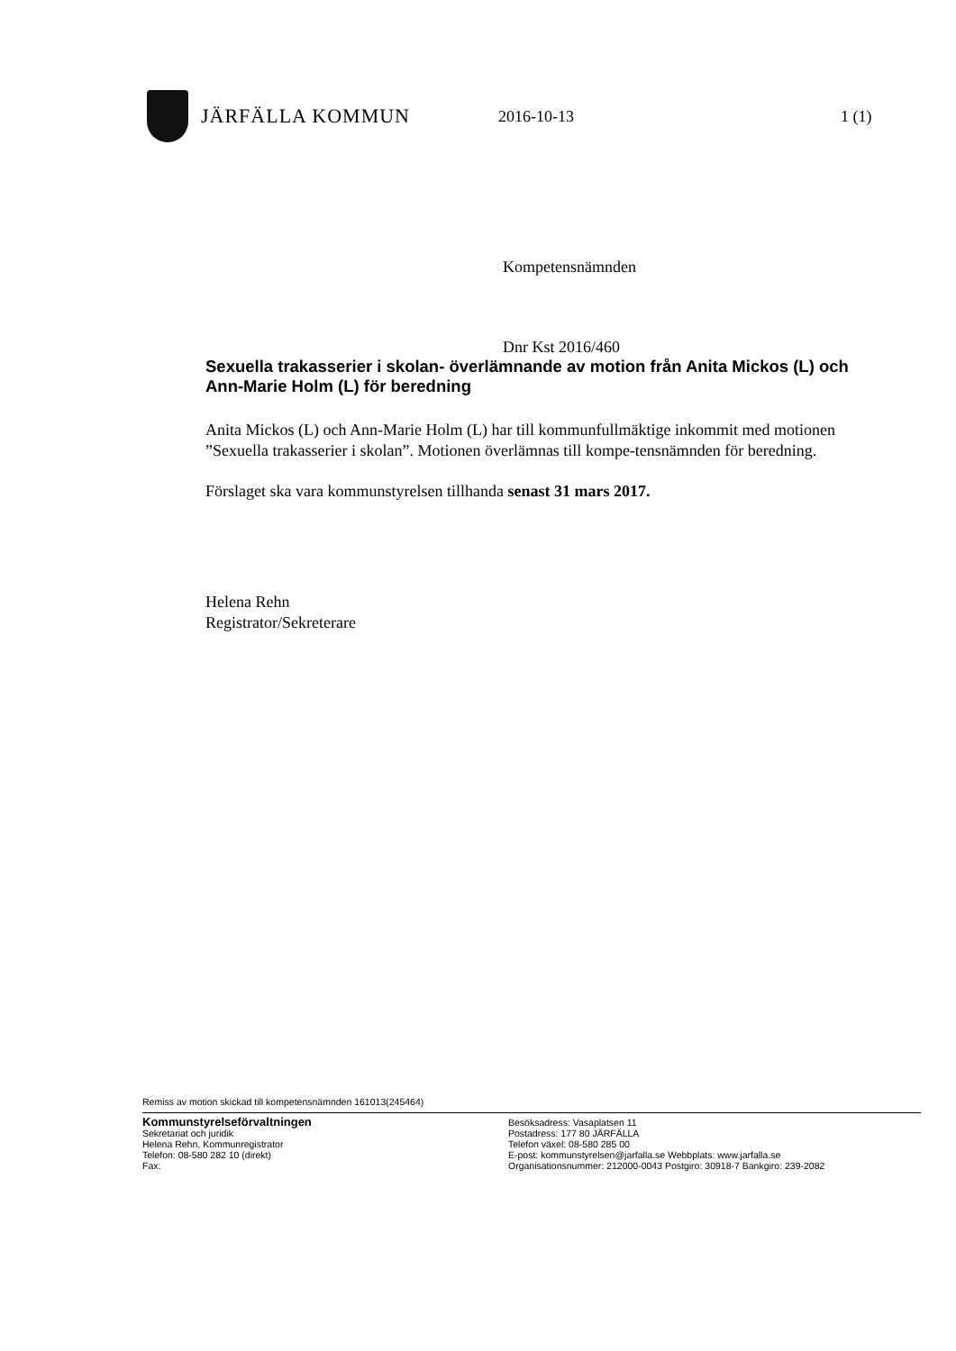JÄRFÄLLA KOMMUN
2016-10-13 1 (1)
Kompetensnämnden
Dnr Kst 2016/460
Sexuella trakasserier i skolan- överlämnande av motion från Anita Mickos (L) och Ann-Marie Holm (L) för beredning
Anita Mickos (L) och Ann-Marie Holm (L) har till kommunfullmäktige inkommit med motionen ”Sexuella trakasserier i skolan”. Motionen överlämnas till kompe-tensnämnden för beredning.
Förslaget ska vara kommunstyrelsen tillhanda senast 31 mars 2017.
Helena Rehn
Registrator/Sekreterare
Remiss av motion skickad till kompetensnämnden 161013(245464)
Kommunstyrelseförvaltningen
Sekretariat och juridik
Helena Rehn, Kommunregistrator
Telefon: 08-580 282 10 (direkt)
Fax:
Besöksadress: Vasaplatsen 11
Postadress: 177 80 JÄRFÄLLA
Telefon växel: 08-580 285 00
E-post: kommunstyrelsen@jarfalla.se Webbplats: www.jarfalla.se
Organisationsnummer: 212000-0043 Postgiro: 30918-7 Bankgiro: 239-2082